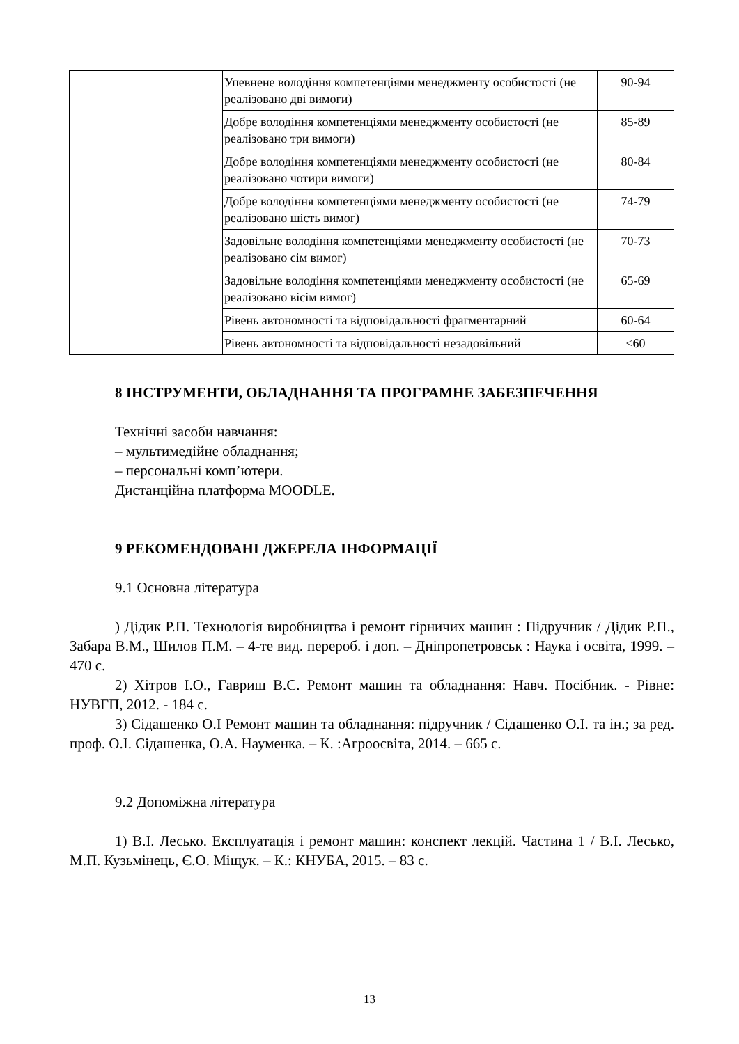| | Упевнене володіння компетенціями менеджменту особистості (не реалізовано дві вимоги) | 90-94 |
| | Добре володіння компетенціями менеджменту особистості (не реалізовано три вимоги) | 85-89 |
| | Добре володіння компетенціями менеджменту особистості (не реалізовано чотири вимоги) | 80-84 |
| | Добре володіння компетенціями менеджменту особистості (не реалізовано шість вимог) | 74-79 |
| | Задовільне володіння компетенціями менеджменту особистості (не реалізовано сім вимог) | 70-73 |
| | Задовільне володіння компетенціями менеджменту особистості (не реалізовано вісім вимог) | 65-69 |
| | Рівень автономності та відповідальності фрагментарний | 60-64 |
| | Рівень автономності та відповідальності незадовільний | <60 |
8 ІНСТРУМЕНТИ, ОБЛАДНАННЯ ТА ПРОГРАМНЕ ЗАБЕЗПЕЧЕННЯ
Технічні засоби навчання:
– мультимедійне обладнання;
– персональні комп’ютери.
Дистанційна платформа MOODLE.
9 РЕКОМЕНДОВАНІ ДЖЕРЕЛА ІНФОРМАЦІЇ
9.1 Основна література
) Дідик Р.П. Технологія виробництва і ремонт гірничих машин : Підручник / Дідик Р.П., Забара В.М., Шилов П.М. – 4-те вид. перероб. і доп. – Дніпропетровськ : Наука і освіта, 1999. – 470 с.
2) Хітров І.О., Гавриш В.С. Ремонт машин та обладнання: Навч. Посібник. - Рівне: НУВГП, 2012. - 184 с.
3) Сідашенко О.І Ремонт машин та обладнання: підручник / Сідашенко О.І. та ін.; за ред. проф. О.І. Сідашенка, О.А. Науменка. – К. :Агроосвіта, 2014. – 665 с.
9.2 Допоміжна література
1) В.І. Лесько. Експлуатація і ремонт машин: конспект лекцій. Частина 1 / В.І. Лесько, М.П. Кузьмінець, Є.О. Міщук. – К.: КНУБА, 2015. – 83 с.
13